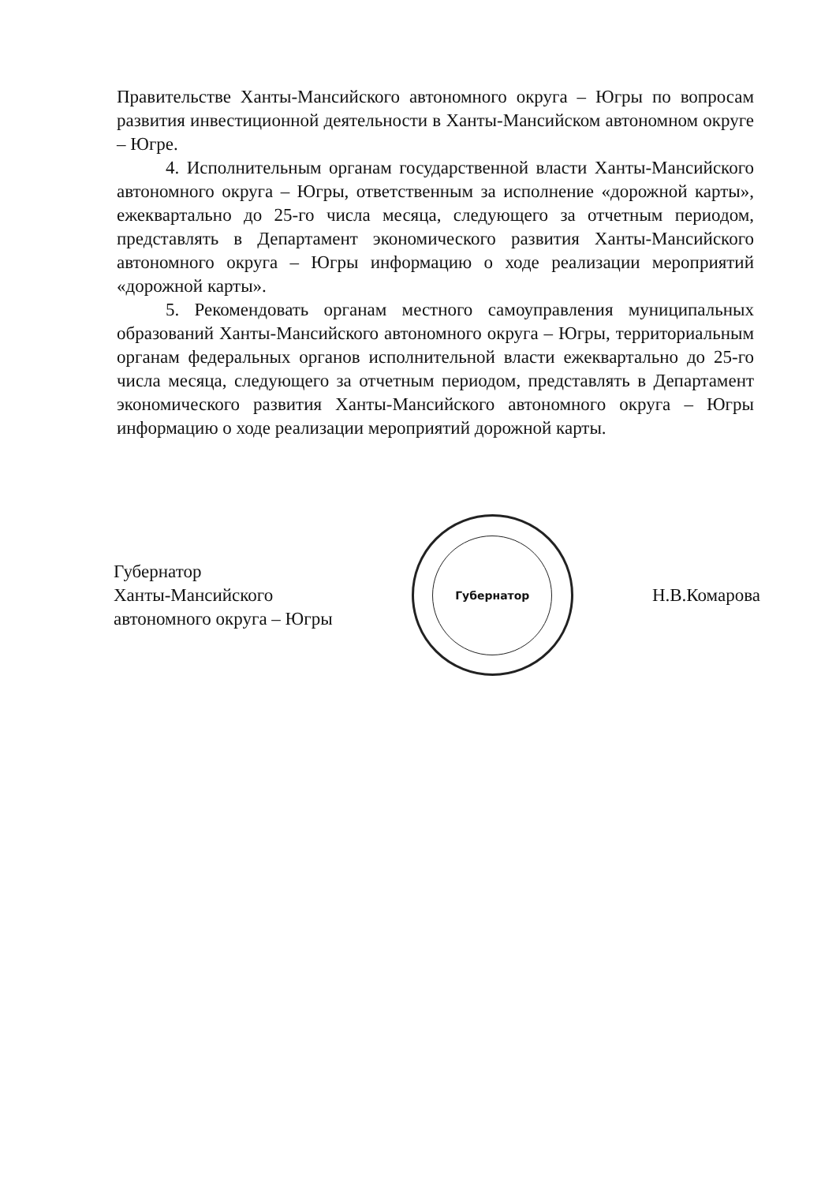Правительстве Ханты-Мансийского автономного округа – Югры по вопросам развития инвестиционной деятельности в Ханты-Мансийском автономном округе – Югре.
4. Исполнительным органам государственной власти Ханты-Мансийского автономного округа – Югры, ответственным за исполнение «дорожной карты», ежеквартально до 25-го числа месяца, следующего за отчетным периодом, представлять в Департамент экономического развития Ханты-Мансийского автономного округа – Югры информацию о ходе реализации мероприятий «дорожной карты».
5. Рекомендовать органам местного самоуправления муниципальных образований Ханты-Мансийского автономного округа – Югры, территориальным органам федеральных органов исполнительной власти ежеквартально до 25-го числа месяца, следующего за отчетным периодом, представлять в Департамент экономического развития Ханты-Мансийского автономного округа – Югры информацию о ходе реализации мероприятий дорожной карты.
Губернатор
Ханты-Мансийского
автономного округа – Югры
Губернатор
Н.В.Комарова